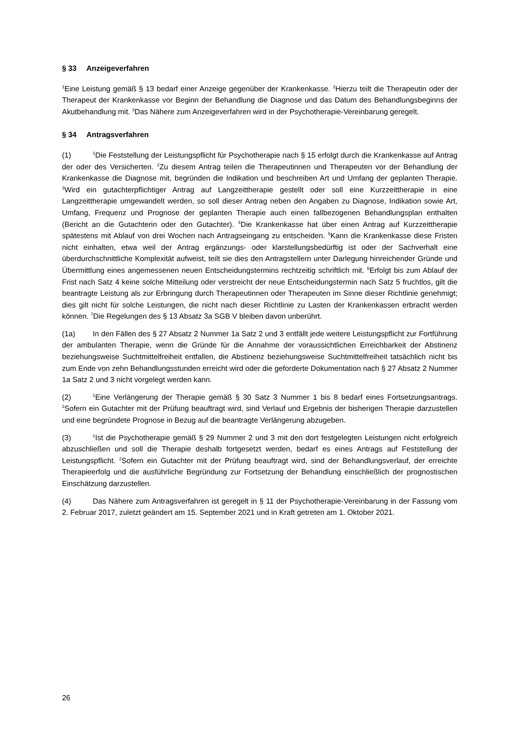§ 33 Anzeigeverfahren
<sup>1</sup> Eine Leistung gemäß § 13 bedarf einer Anzeige gegenüber der Krankenkasse. <sup>2</sup>Hierzu teilt die Therapeutin oder der Therapeut der Krankenkasse vor Beginn der Behandlung die Diagnose und das Datum des Behandlungsbeginns der Akutbehandlung mit. <sup>3</sup>Das Nähere zum Anzeigeverfahren wird in der Psychotherapie-Vereinbarung geregelt.
§ 34 Antragsverfahren
(1)<sup>1</sup>Die Feststellung der Leistungspflicht für Psychotherapie nach § 15 erfolgt durch die Krankenkasse auf Antrag der oder des Versicherten. <sup>2</sup>Zu diesem Antrag teilen die Therapeutinnen und Therapeuten vor der Behandlung der Krankenkasse die Diagnose mit, begründen die Indikation und beschreiben Art und Umfang der geplanten Therapie. <sup>3</sup>Wird ein gutachterpflichtiger Antrag auf Langzeittherapie gestellt oder soll eine Kurzzeittherapie in eine Langzeittherapie umgewandelt werden, so soll dieser Antrag neben den Angaben zu Diagnose, Indikation sowie Art, Umfang, Frequenz und Prognose der geplanten Therapie auch einen fallbezogenen Behandlungsplan enthalten (Bericht an die Gutachterin oder den Gutachter). <sup>4</sup>Die Krankenkasse hat über einen Antrag auf Kurzzeittherapie spätestens mit Ablauf von drei Wochen nach Antragseingang zu entscheiden. <sup>5</sup>Kann die Krankenkasse diese Fristen nicht einhalten, etwa weil der Antrag ergänzungs- oder klarstellungsbedürftig ist oder der Sachverhalt eine überdurchschnittliche Komplexität aufweist, teilt sie dies den Antragstellern unter Darlegung hinreichender Gründe und Übermittlung eines angemessenen neuen Entscheidungstermins rechtzeitig schriftlich mit. <sup>6</sup>Erfolgt bis zum Ablauf der Frist nach Satz 4 keine solche Mitteilung oder verstreicht der neue Entscheidungstermin nach Satz 5 fruchtlos, gilt die beantragte Leistung als zur Erbringung durch Therapeutinnen oder Therapeuten im Sinne dieser Richtlinie genehmigt; dies gilt nicht für solche Leistungen, die nicht nach dieser Richtlinie zu Lasten der Krankenkassen erbracht werden können. <sup>7</sup>Die Regelungen des § 13 Absatz 3a SGB V bleiben davon unberührt.
(1a) In den Fällen des § 27 Absatz 2 Nummer 1a Satz 2 und 3 entfällt jede weitere Leistungspflicht zur Fortführung der ambulanten Therapie, wenn die Gründe für die Annahme der voraussichtlichen Erreichbarkeit der Abstinenz beziehungsweise Suchtmittelfreiheit entfallen, die Abstinenz beziehungsweise Suchtmittelfreiheit tatsächlich nicht bis zum Ende von zehn Behandlungsstunden erreicht wird oder die geforderte Dokumentation nach § 27 Absatz 2 Nummer 1a Satz 2 und 3 nicht vorgelegt werden kann.
(2)<sup>1</sup>Eine Verlängerung der Therapie gemäß § 30 Satz 3 Nummer 1 bis 8 bedarf eines Fortsetzungsantrags. <sup>2</sup>Sofern ein Gutachter mit der Prüfung beauftragt wird, sind Verlauf und Ergebnis der bisherigen Therapie darzustellen und eine begründete Prognose in Bezug auf die beantragte Verlängerung abzugeben.
(3)<sup>1</sup>Ist die Psychotherapie gemäß § 29 Nummer 2 und 3 mit den dort festgelegten Leistungen nicht erfolgreich abzuschließen und soll die Therapie deshalb fortgesetzt werden, bedarf es eines Antrags auf Feststellung der Leistungspflicht. <sup>2</sup>Sofern ein Gutachter mit der Prüfung beauftragt wird, sind der Behandlungsverlauf, der erreichte Therapieerfolg und die ausführliche Begründung zur Fortsetzung der Behandlung einschließlich der prognostischen Einschätzung darzustellen.
(4) Das Nähere zum Antragsverfahren ist geregelt in § 11 der Psychotherapie-Vereinbarung in der Fassung vom 2. Februar 2017, zuletzt geändert am 15. September 2021 und in Kraft getreten am 1. Oktober 2021.
26